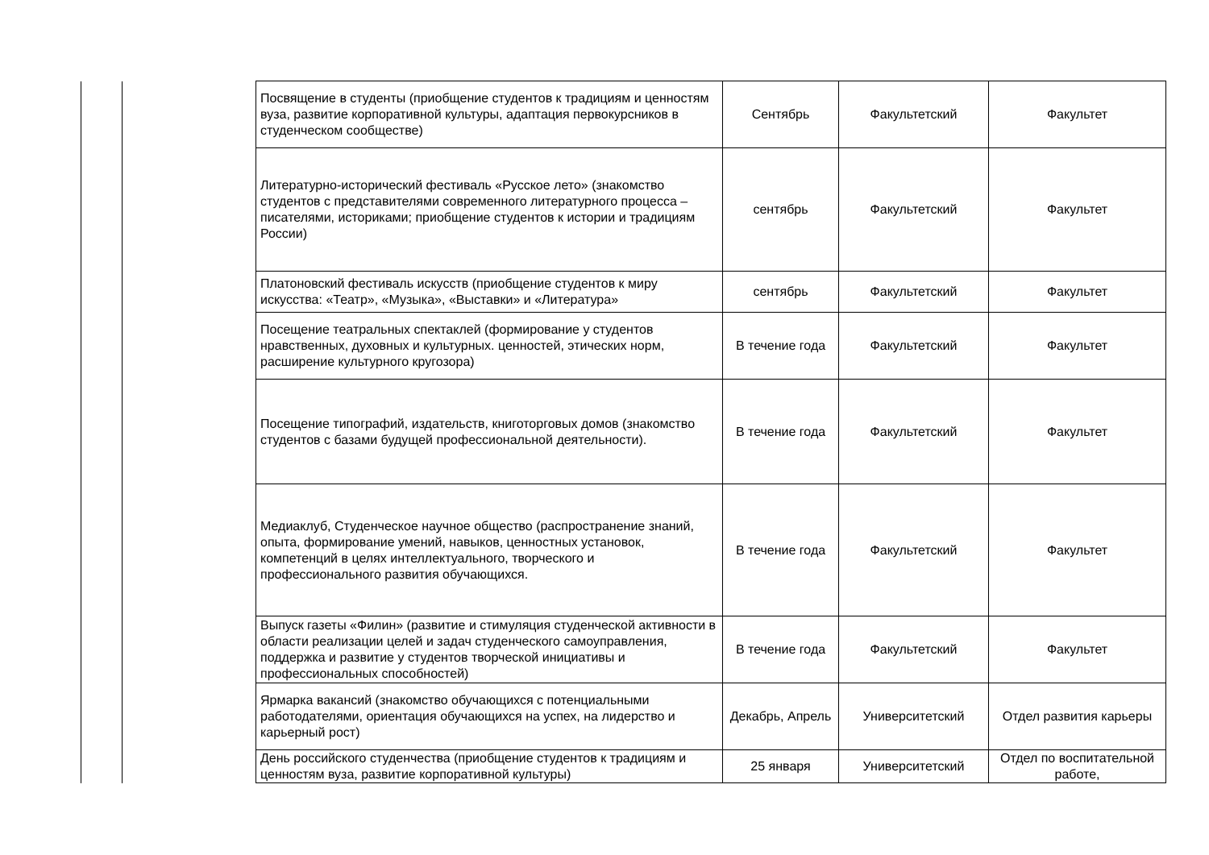| | | Посвящение в студенты (приобщение студентов к традициям и ценностям вуза, развитие корпоративной культуры, адаптация первокурсников в студенческом сообществе) | Сентябрь | Факультетский | Факультет |
| | | Литературно-исторический фестиваль «Русское лето» (знакомство студентов с представителями современного литературного процесса – писателями, историками; приобщение студентов к истории и традициям России) | сентябрь | Факультетский | Факультет |
| | | Платоновский фестиваль искусств (приобщение студентов к миру искусства: «Театр», «Музыка», «Выставки» и «Литература» | сентябрь | Факультетский | Факультет |
| | | Посещение театральных спектаклей (формирование у студентов нравственных, духовных и культурных. ценностей, этических норм, расширение культурного кругозора) | В течение года | Факультетский | Факультет |
| | | Посещение типографий, издательств, книготорговых домов (знакомство студентов с базами будущей профессиональной деятельности). | В течение года | Факультетский | Факультет |
| | | Медиаклуб, Студенческое научное общество (распространение знаний, опыта, формирование умений, навыков, ценностных установок, компетенций в целях интеллектуального, творческого и профессионального развития обучающихся. | В течение года | Факультетский | Факультет |
| | | Выпуск газеты «Филин» (развитие и стимуляция студенческой активности в области реализации целей и задач студенческого самоуправления, поддержка и развитие у студентов творческой инициативы и профессиональных способностей) | В течение года | Факультетский | Факультет |
| | | Ярмарка вакансий (знакомство обучающихся с потенциальными работодателями, ориентация обучающихся на успех, на лидерство и карьерный рост) | Декабрь, Апрель | Университетский | Отдел развития карьеры |
| | | День российского студенчества (приобщение студентов к традициям и ценностям вуза, развитие корпоративной культуры) | 25 января | Университетский | Отдел по воспитательной работе, |